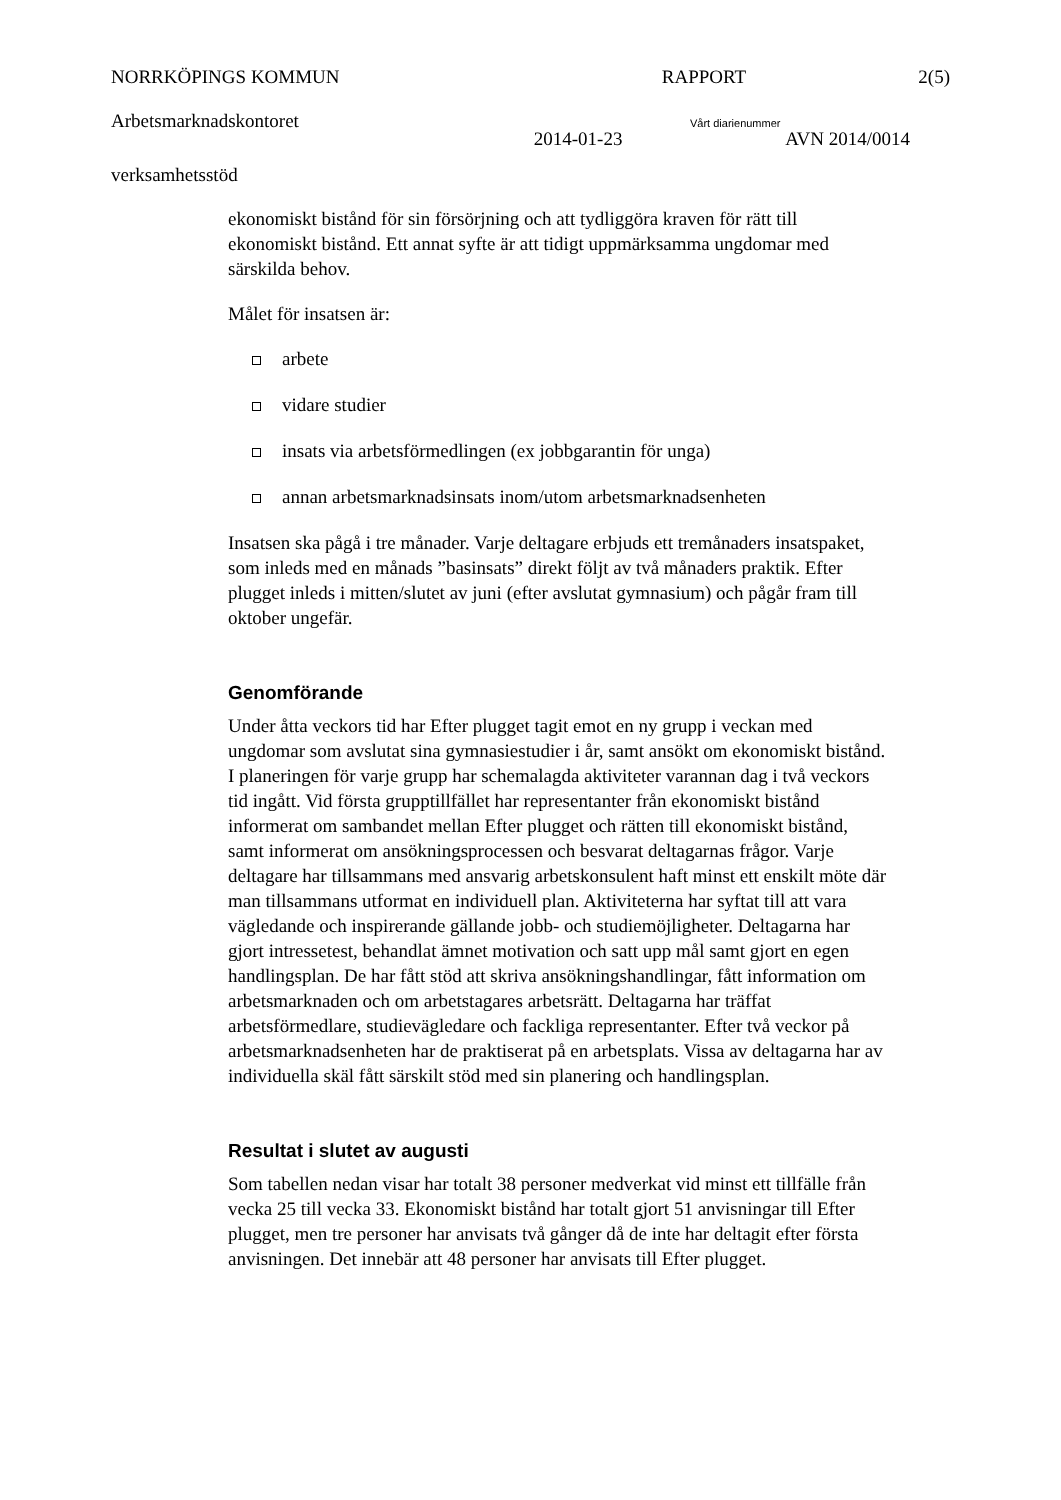NORRKÖPINGS KOMMUN RAPPORT 2(5)
Arbetsmarknadskontoret Vårt diarienummer
2014-01-23 AVN 2014/0014
verksamhetsstöd
ekonomiskt bistånd för sin försörjning och att tydliggöra kraven för rätt till ekonomiskt bistånd. Ett annat syfte är att tidigt uppmärksamma ungdomar med särskilda behov.
Målet för insatsen är:
arbete
vidare studier
insats via arbetsförmedlingen (ex jobbgarantin för unga)
annan arbetsmarknadsinsats inom/utom arbetsmarknadsenheten
Insatsen ska pågå i tre månader. Varje deltagare erbjuds ett tremånaders insatspaket, som inleds med en månads ”basinsats” direkt följt av två månaders praktik. Efter plugget inleds i mitten/slutet av juni (efter avslutat gymnasium) och pågår fram till oktober ungefär.
Genomförande
Under åtta veckors tid har Efter plugget tagit emot en ny grupp i veckan med ungdomar som avslutat sina gymnasiestudier i år, samt ansökt om ekonomiskt bistånd. I planeringen för varje grupp har schemalagda aktiviteter varannan dag i två veckors tid ingått. Vid första grupptillfället har representanter från ekonomiskt bistånd informerat om sambandet mellan Efter plugget och rätten till ekonomiskt bistånd, samt informerat om ansökningsprocessen och besvarat deltagarnas frågor. Varje deltagare har tillsammans med ansvarig arbetskonsulent haft minst ett enskilt möte där man tillsammans utformat en individuell plan. Aktiviteterna har syftat till att vara vägledande och inspirerande gällande jobb- och studiemöjligheter. Deltagarna har gjort intressetest, behandlat ämnet motivation och satt upp mål samt gjort en egen handlingsplan. De har fått stöd att skriva ansökningshandlingar, fått information om arbetsmarknaden och om arbetstagares arbetsrätt. Deltagarna har träffat arbetsförmedlare, studievägledare och fackliga representanter. Efter två veckor på arbetsmarknadsenheten har de praktiserat på en arbetsplats. Vissa av deltagarna har av individuella skäl fått särskilt stöd med sin planering och handlingsplan.
Resultat i slutet av augusti
Som tabellen nedan visar har totalt 38 personer medverkat vid minst ett tillfälle från vecka 25 till vecka 33. Ekonomiskt bistånd har totalt gjort 51 anvisningar till Efter plugget, men tre personer har anvisats två gånger då de inte har deltagit efter första anvisningen. Det innebär att 48 personer har anvisats till Efter plugget.